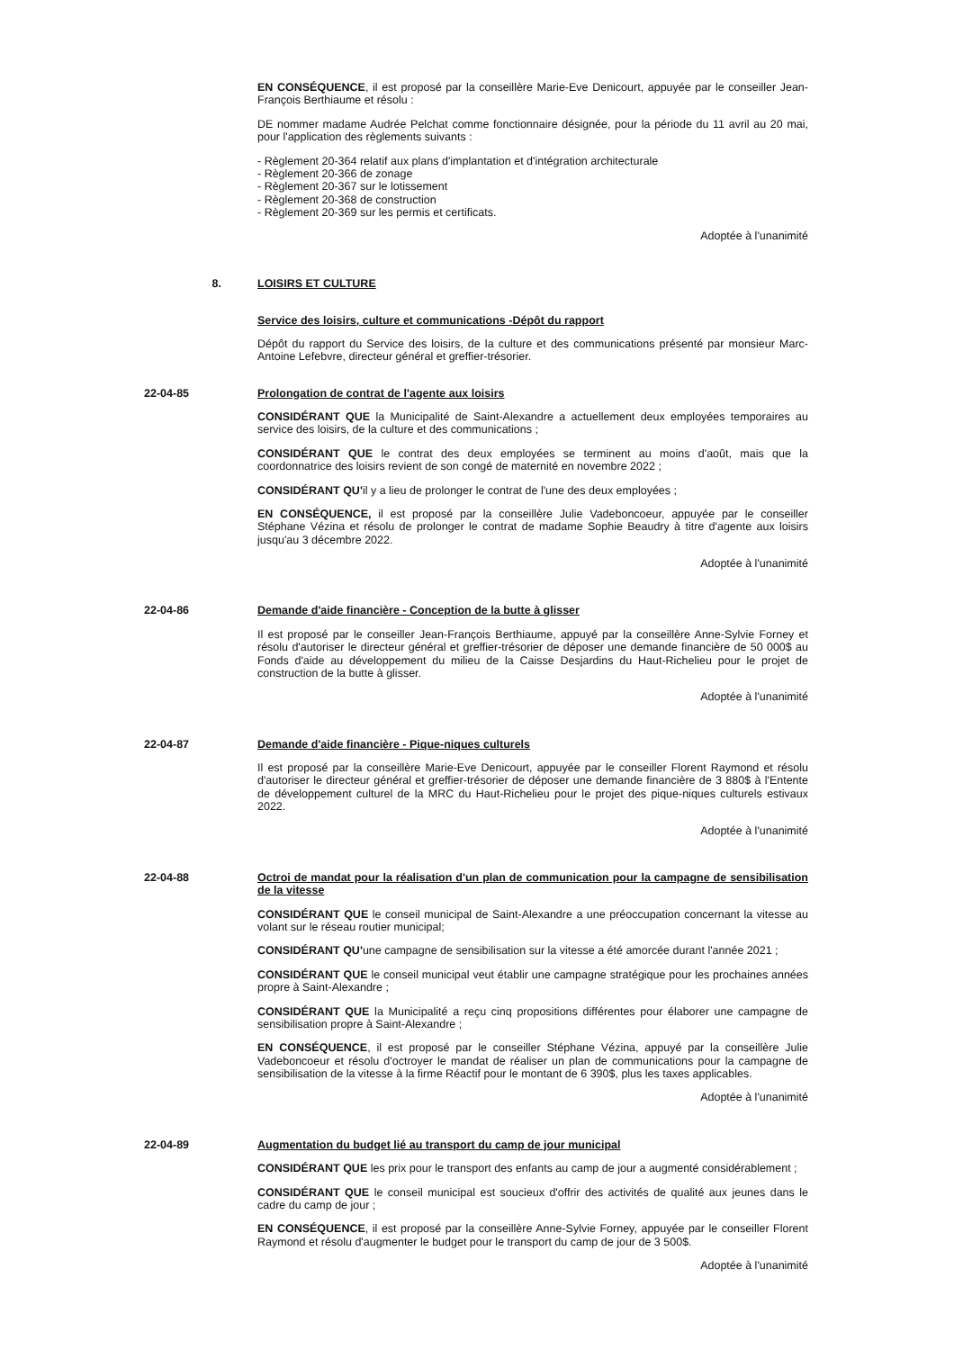EN CONSÉQUENCE, il est proposé par la conseillère Marie-Eve Denicourt, appuyée par le conseiller Jean-François Berthiaume et résolu :
DE nommer madame Audrée Pelchat comme fonctionnaire désignée, pour la période du 11 avril au 20 mai, pour l'application des règlements suivants :
- Règlement 20-364 relatif aux plans d'implantation et d'intégration architecturale
- Règlement 20-366 de zonage
- Règlement 20-367 sur le lotissement
- Règlement 20-368 de construction
- Règlement 20-369 sur les permis et certificats.
Adoptée à l'unanimité
8. LOISIRS ET CULTURE
Service des loisirs, culture et communications -Dépôt du rapport
Dépôt du rapport du Service des loisirs, de la culture et des communications présenté par monsieur Marc-Antoine Lefebvre, directeur général et greffier-trésorier.
22-04-85 Prolongation de contrat de l'agente aux loisirs
CONSIDÉRANT QUE la Municipalité de Saint-Alexandre a actuellement deux employées temporaires au service des loisirs, de la culture et des communications ;
CONSIDÉRANT QUE le contrat des deux employées se terminent au moins d'août, mais que la coordonnatrice des loisirs revient de son congé de maternité en novembre 2022 ;
CONSIDÉRANT QU'il y a lieu de prolonger le contrat de l'une des deux employées ;
EN CONSÉQUENCE, il est proposé par la conseillère Julie Vadeboncoeur, appuyée par le conseiller Stéphane Vézina et résolu de prolonger le contrat de madame Sophie Beaudry à titre d'agente aux loisirs jusqu'au 3 décembre 2022.
Adoptée à l'unanimité
22-04-86 Demande d'aide financière - Conception de la butte à glisser
Il est proposé par le conseiller Jean-François Berthiaume, appuyé par la conseillère Anne-Sylvie Forney et résolu d'autoriser le directeur général et greffier-trésorier de déposer une demande financière de 50 000$ au Fonds d'aide au développement du milieu de la Caisse Desjardins du Haut-Richelieu pour le projet de construction de la butte à glisser.
Adoptée à l'unanimité
22-04-87 Demande d'aide financière - Pique-niques culturels
Il est proposé par la conseillère Marie-Eve Denicourt, appuyée par le conseiller Florent Raymond et résolu d'autoriser le directeur général et greffier-trésorier de déposer une demande financière de 3 880$ à l'Entente de développement culturel de la MRC du Haut-Richelieu pour le projet des pique-niques culturels estivaux 2022.
Adoptée à l'unanimité
22-04-88 Octroi de mandat pour la réalisation d'un plan de communication pour la campagne de sensibilisation de la vitesse
CONSIDÉRANT QUE le conseil municipal de Saint-Alexandre a une préoccupation concernant la vitesse au volant sur le réseau routier municipal;
CONSIDÉRANT QU'une campagne de sensibilisation sur la vitesse a été amorcée durant l'année 2021 ;
CONSIDÉRANT QUE le conseil municipal veut établir une campagne stratégique pour les prochaines années propre à Saint-Alexandre ;
CONSIDÉRANT QUE la Municipalité a reçu cinq propositions différentes pour élaborer une campagne de sensibilisation propre à Saint-Alexandre ;
EN CONSÉQUENCE, il est proposé par le conseiller Stéphane Vézina, appuyé par la conseillère Julie Vadeboncoeur et résolu d'octroyer le mandat de réaliser un plan de communications pour la campagne de sensibilisation de la vitesse à la firme Réactif pour le montant de 6 390$, plus les taxes applicables.
Adoptée à l'unanimité
22-04-89 Augmentation du budget lié au transport du camp de jour municipal
CONSIDÉRANT QUE les prix pour le transport des enfants au camp de jour a augmenté considérablement ;
CONSIDÉRANT QUE le conseil municipal est soucieux d'offrir des activités de qualité aux jeunes dans le cadre du camp de jour ;
EN CONSÉQUENCE, il est proposé par la conseillère Anne-Sylvie Forney, appuyée par le conseiller Florent Raymond et résolu d'augmenter le budget pour le transport du camp de jour de 3 500$.
Adoptée à l'unanimité